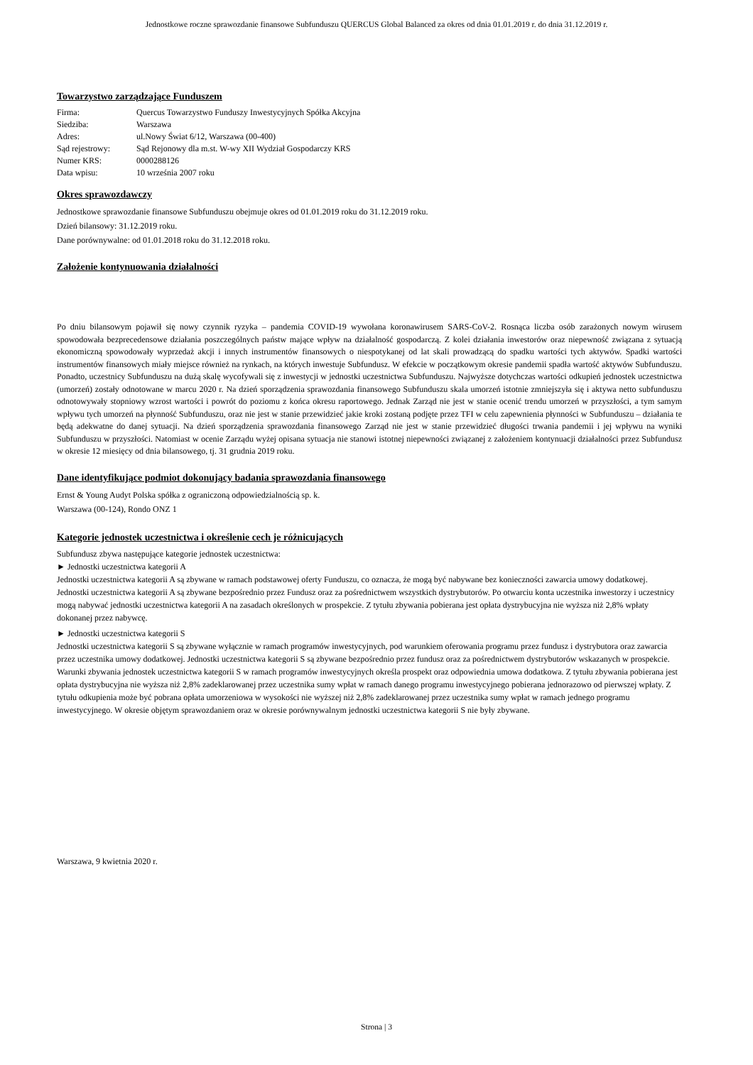Jednostkowe roczne sprawozdanie finansowe Subfunduszu QUERCUS Global Balanced za okres od dnia 01.01.2019 r. do dnia 31.12.2019 r.
Towarzystwo zarządzające Funduszem
| Firma: | Quercus Towarzystwo Funduszy Inwestycyjnych Spółka Akcyjna |
| Siedziba: | Warszawa |
| Adres: | ul.Nowy Świat 6/12, Warszawa (00-400) |
| Sąd rejestrowy: | Sąd Rejonowy dla m.st. W-wy XII Wydział Gospodarczy KRS |
| Numer KRS: | 0000288126 |
| Data wpisu: | 10 września 2007 roku |
Okres sprawozdawczy
Jednostkowe sprawozdanie finansowe Subfunduszu obejmuje okres od 01.01.2019 roku do 31.12.2019 roku.
Dzień bilansowy: 31.12.2019 roku.
Dane porównywalne: od 01.01.2018 roku do 31.12.2018 roku.
Założenie kontynuowania działalności
Po dniu bilansowym pojawił się nowy czynnik ryzyka – pandemia COVID-19 wywołana koronawirusem SARS-CoV-2. Rosnąca liczba osób zarażonych nowym wirusem spowodowała bezprecedensowe działania poszczególnych państw mające wpływ na działalność gospodarczą. Z kolei działania inwestorów oraz niepewność związana z sytuacją ekonomiczną spowodowały wyprzedaż akcji i innych instrumentów finansowych o niespotykanej od lat skali prowadzącą do spadku wartości tych aktywów. Spadki wartości instrumentów finansowych miały miejsce również na rynkach, na których inwestuje Subfundusz. W efekcie w początkowym okresie pandemii spadła wartość aktywów Subfunduszu. Ponadto, uczestnicy Subfunduszu na dużą skalę wycofywali się z inwestycji w jednostki uczestnictwa Subfunduszu. Najwyższe dotychczas wartości odkupień jednostek uczestnictwa (umorzeń) zostały odnotowane w marcu 2020 r. Na dzień sporządzenia sprawozdania finansowego Subfunduszu skala umorzeń istotnie zmniejszyła się i aktywa netto subfunduszu odnotowywały stopniowy wzrost wartości i powrót do poziomu z końca okresu raportowego. Jednak Zarząd nie jest w stanie ocenić trendu umorzeń w przyszłości, a tym samym wpływu tych umorzeń na płynność Subfunduszu, oraz nie jest w stanie przewidzieć jakie kroki zostaną podjęte przez TFI w celu zapewnienia płynności w Subfunduszu – działania te będą adekwatne do danej sytuacji. Na dzień sporządzenia sprawozdania finansowego Zarząd nie jest w stanie przewidzieć długości trwania pandemii i jej wpływu na wyniki Subfunduszu w przyszłości. Natomiast w ocenie Zarządu wyżej opisana sytuacja nie stanowi istotnej niepewności związanej z założeniem kontynuacji działalności przez Subfundusz w okresie 12 miesięcy od dnia bilansowego, tj. 31 grudnia 2019 roku.
Dane identyfikujące podmiot dokonujący badania sprawozdania finansowego
Ernst & Young Audyt Polska spółka z ograniczoną odpowiedzialnością sp. k.
Warszawa (00-124), Rondo ONZ 1
Kategorie jednostek uczestnictwa i określenie cech je różnicujących
Subfundusz zbywa następujące kategorie jednostek uczestnictwa:
► Jednostki uczestnictwa kategorii A
Jednostki uczestnictwa kategorii A są zbywane w ramach podstawowej oferty Funduszu, co oznacza, że mogą być nabywane bez konieczności zawarcia umowy dodatkowej. Jednostki uczestnictwa kategorii A są zbywane bezpośrednio przez Fundusz oraz za pośrednictwem wszystkich dystrybutorów. Po otwarciu konta uczestnika inwestorzy i uczestnicy mogą nabywać jednostki uczestnictwa kategorii A na zasadach określonych w prospekcie. Z tytułu zbywania pobierana jest opłata dystrybucyjna nie wyższa niż 2,8% wpłaty dokonanej przez nabywcę.
► Jednostki uczestnictwa kategorii S
Jednostki uczestnictwa kategorii S są zbywane wyłącznie w ramach programów inwestycyjnych, pod warunkiem oferowania programu przez fundusz i dystrybutora oraz zawarcia przez uczestnika umowy dodatkowej. Jednostki uczestnictwa kategorii S są zbywane bezpośrednio przez fundusz oraz za pośrednictwem dystrybutorów wskazanych w prospekcie. Warunki zbywania jednostek uczestnictwa kategorii S w ramach programów inwestycyjnych określa prospekt oraz odpowiednia umowa dodatkowa. Z tytułu zbywania pobierana jest opłata dystrybucyjna nie wyższa niż 2,8% zadeklarowanej przez uczestnika sumy wpłat w ramach danego programu inwestycyjnego pobierana jednorazowo od pierwszej wpłaty. Z tytułu odkupienia może być pobrana opłata umorzeniowa w wysokości nie wyższej niż 2,8% zadeklarowanej przez uczestnika sumy wpłat w ramach jednego programu inwestycyjnego. W okresie objętym sprawozdaniem oraz w okresie porównywalnym jednostki uczestnictwa kategorii S nie były zbywane.
Warszawa, 9 kwietnia 2020 r.
Strona | 3